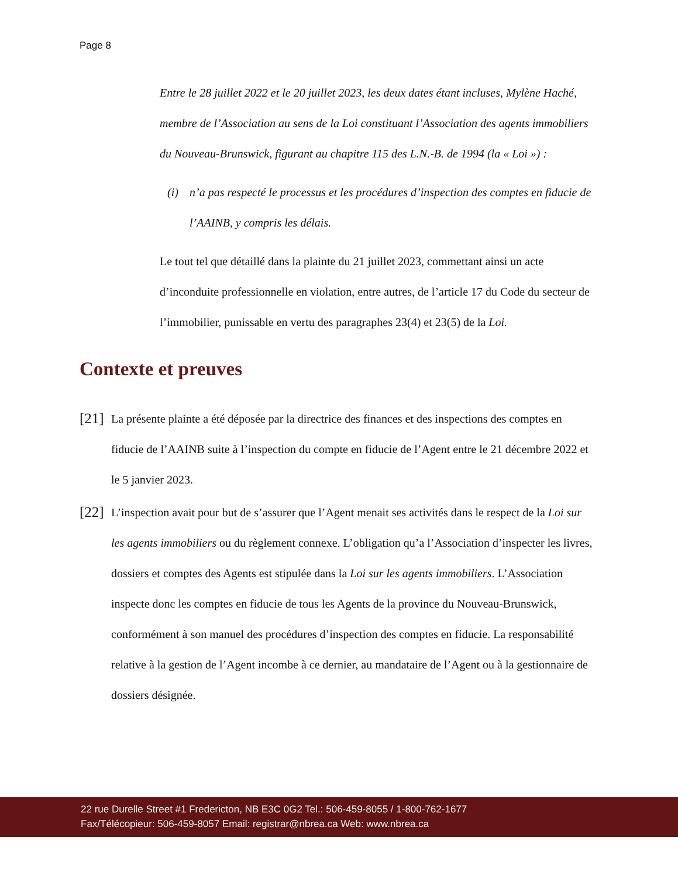Page 8
Entre le 28 juillet 2022 et le 20 juillet 2023, les deux dates étant incluses, Mylène Haché, membre de l’Association au sens de la Loi constituant l’Association des agents immobiliers du Nouveau-Brunswick, figurant au chapitre 115 des L.N.-B. de 1994 (la « Loi ») :
(i) n’a pas respecté le processus et les procédures d’inspection des comptes en fiducie de l’AAINB, y compris les délais.
Le tout tel que détaillé dans la plainte du 21 juillet 2023, commettant ainsi un acte d’inconduite professionnelle en violation, entre autres, de l’article 17 du Code du secteur de l’immobilier, punissable en vertu des paragraphes 23(4) et 23(5) de la Loi.
Contexte et preuves
[21]
La présente plainte a été déposée par la directrice des finances et des inspections des comptes en fiducie de l’AAINB suite à l’inspection du compte en fiducie de l’Agent entre le 21 décembre 2022 et le 5 janvier 2023.
[22]
L’inspection avait pour but de s’assurer que l’Agent menait ses activités dans le respect de la Loi sur les agents immobiliers ou du règlement connexe. L’obligation qu’a l’Association d’inspecter les livres, dossiers et comptes des Agents est stipulée dans la Loi sur les agents immobiliers. L’Association inspecte donc les comptes en fiducie de tous les Agents de la province du Nouveau-Brunswick, conformément à son manuel des procédures d’inspection des comptes en fiducie. La responsabilité relative à la gestion de l’Agent incombe à ce dernier, au mandataire de l’Agent ou à la gestionnaire de dossiers désignée.
22 rue Durelle Street #1 Fredericton, NB E3C 0G2 Tel.: 506-459-8055 / 1-800-762-1677
Fax/Télécopieur: 506-459-8057 Email: registrar@nbrea.ca Web: www.nbrea.ca